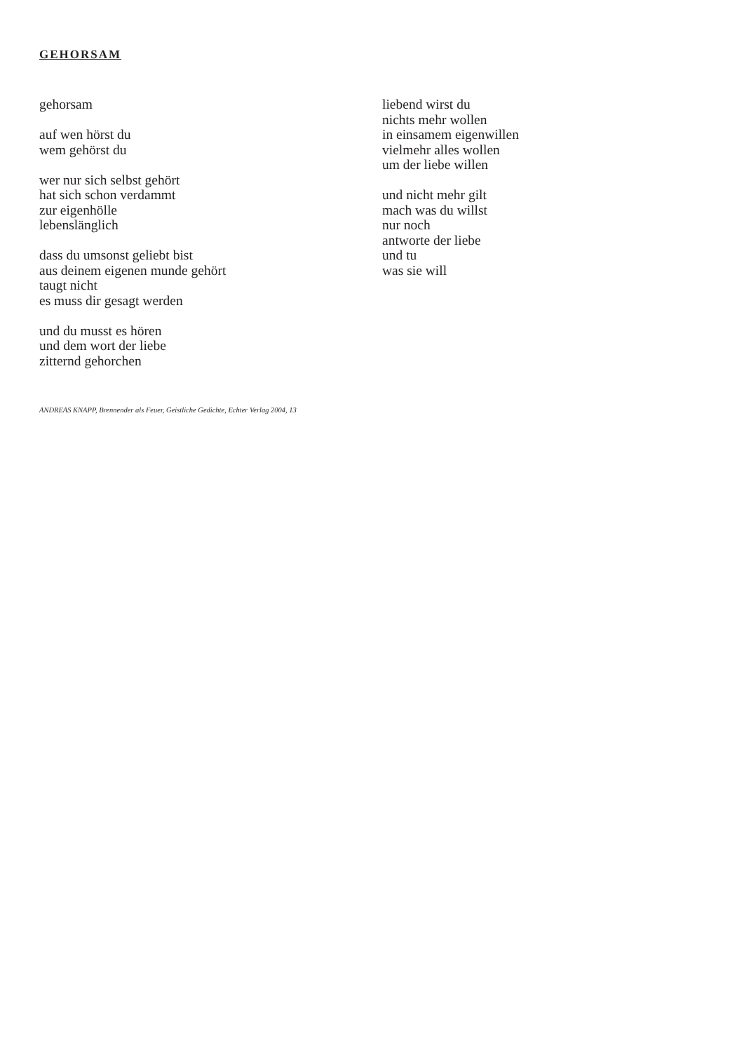GEHORSAM
gehorsam
auf wen hörst du
wem gehörst du
wer nur sich selbst gehört
hat sich schon verdammt
zur eigenhölle
lebenslänglich
dass du umsonst geliebt bist
aus deinem eigenen munde gehört
taugt nicht
es muss dir gesagt werden
und du musst es hören
und dem wort der liebe
zitternd gehorchen
liebend wirst du
nichts mehr wollen
in einsamem eigenwillen
vielmehr alles wollen
um der liebe willen
und nicht mehr gilt
mach was du willst
nur noch
antworte der liebe
und tu
was sie will
ANDREAS KNAPP, Brennender als Feuer, Geistliche Gedichte, Echter Verlag 2004, 13